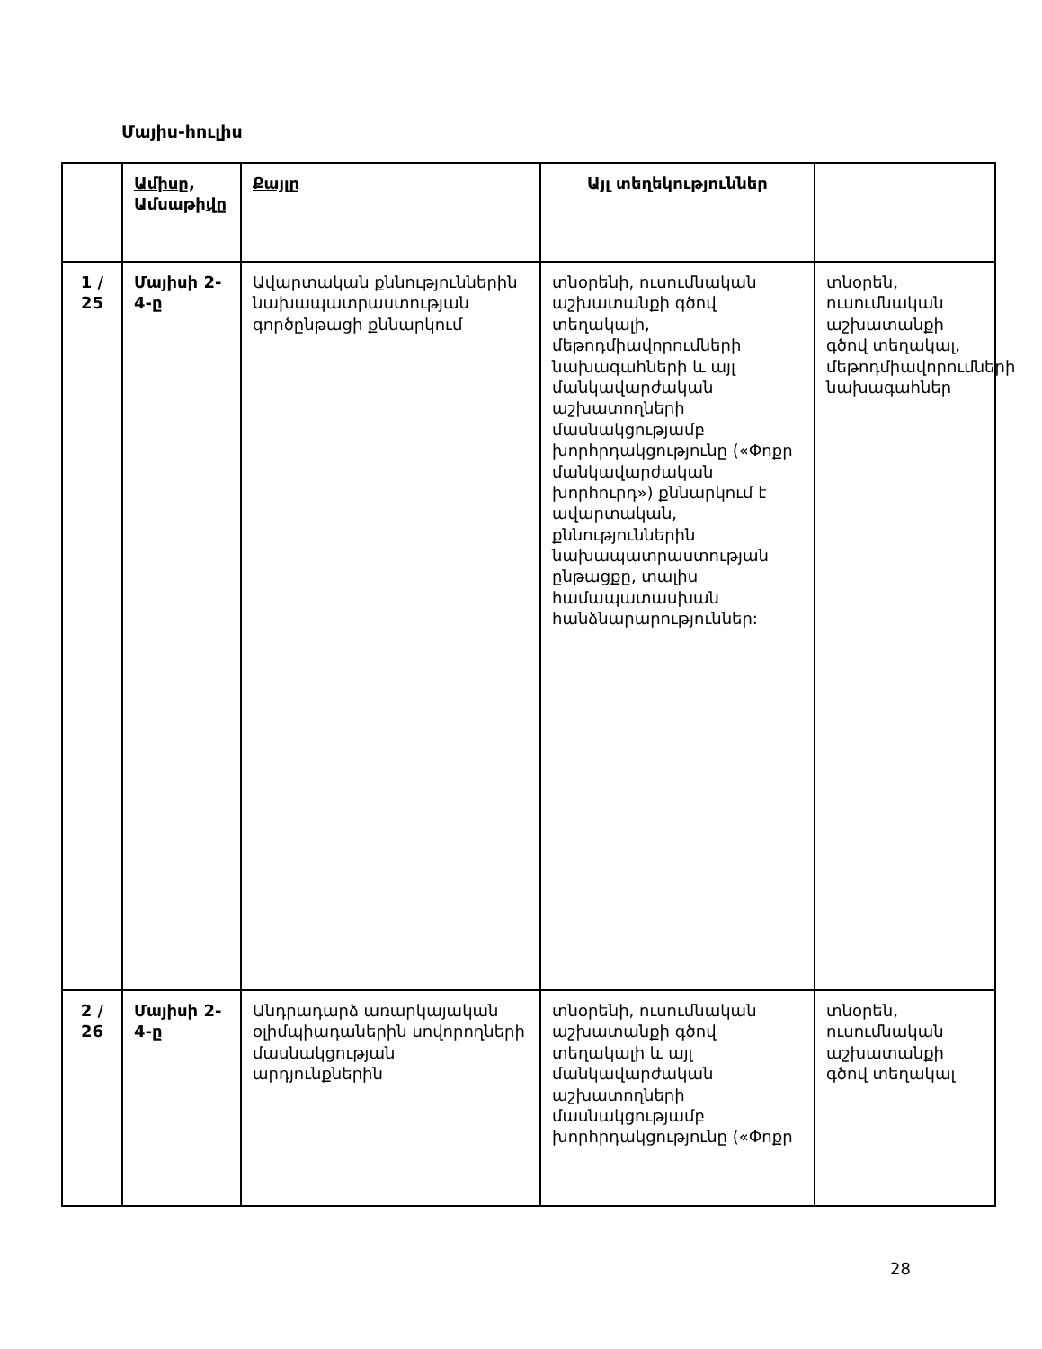Մայիս-հուլիս
| | Ամիսը , Ամսաթի վը | Քայլը | Այլ տեղեկություններ | |
| --- | --- | --- | --- | --- |
| 1 / 25 | Մայիսի 2-4- ը | Ավարտական քննություններին նախապատրաստության գործընթացի քննարկում | տնօրենի, ուսումնական աշխատանքի գծով տեղակալի, մեթոդմիավորումների նախագահների և այլ մանկավարժական աշխատողների մասնակցությամբ խորհրդակցությունը («Փոքր մանկավարժական խորհուրդ») քննարկում է ավարտական, քննություններին նախապատրաստության ընթացքը, տալիս համապատասխան հանձնարարություններ: | տնօրեն, ուսումնական աշխատանքի գծով տեղակալ, մեթոդմիավորումների նախագահներ |
| 2 / 26 | Մայիսի 2-4- ը | Անդրադարձ առարկայական օլիմպիադաներին սովորողների մասնակցության արդյունքներին | տնօրենի, ուսումնական աշխատանքի գծով տեղակալի և այլ մանկավարժական աշխատողների մասնակցությամբ խորհրդակցությունը («Փոքր | տնօրեն, ուսումնական աշխատանքի գծով տեղակալ |
28